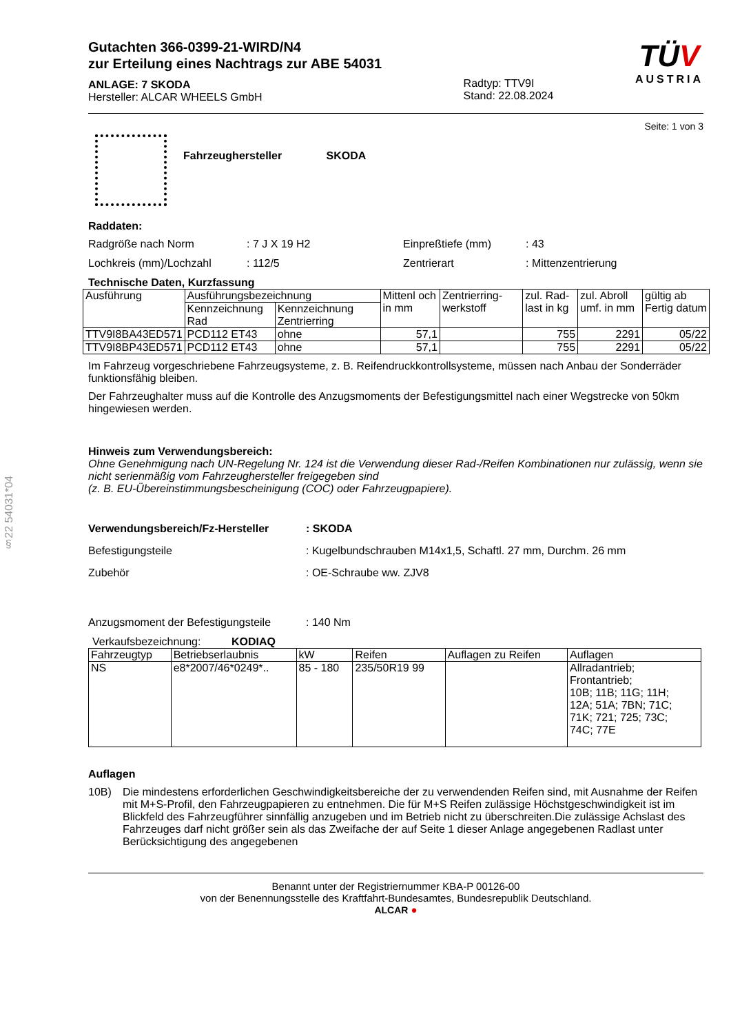§22 54031*04
Gutachten 366-0399-21-WIRD/N4
zur Erteilung eines Nachtrags zur ABE 54031
ANLAGE: 7 SKODA
Hersteller: ALCAR WHEELS GmbH
Radtyp: TTV9I
Stand: 22.08.2024
TÜV
AUSTRIA
Seite: 1 von 3
Fahrzeughersteller SKODA
Raddaten:
Radgröße nach Norm: 7 J X 19 H2 Einpreßtiefe (mm): 43
Lochkreis (mm)/Lochzahl: 112/5 Zentrierart: Mittenzentrierung
Technische Daten, Kurzfassung
| Ausführung | Ausführungsbezeichnung | | Mittenl och in mm | Zentrierring-werkstoff | zul. Rad-last in kg | zul. Abroll umf. in mm | gültig ab Fertig datum |
| --- | --- | --- | --- | --- | --- | --- | --- |
| | Kennzeichnung Rad | Kennzeichnung Zentrierring | | | | | |
| TTV9I8BA43ED571 | PCD112 ET43 | ohne | 57,1 | | 755 | 2291 | 05/22 |
| TTV9I8BP43ED571 | PCD112 ET43 | ohne | 57,1 | | 755 | 2291 | 05/22 |
Im Fahrzeug vorgeschriebene Fahrzeugsysteme, z. B. Reifendruckkontrollsysteme, müssen nach Anbau der Sonderräder funktionsfähig bleiben.
Der Fahrzeughalter muss auf die Kontrolle des Anzugsmoments der Befestigungsmittel nach einer Wegstrecke von 50km hingewiesen werden.
Hinweis zum Verwendungsbereich:
Ohne Genehmigung nach UN-Regelung Nr. 124 ist die Verwendung dieser Rad-/Reifen Kombinationen nur zulässig, wenn sie nicht serienmäßig vom Fahrzeughersteller freigegeben sind
(z. B. EU-Übereinstimmungsbescheinigung (COC) oder Fahrzeugpapiere).
Verwendungsbereich/Fz-Hersteller: SKODA
Befestigungsteile: Kugelbundschrauben M14x1,5, Schaftl. 27 mm, Durchm. 26 mm
Zubehör: OE-Schraube ww. ZJV8
Anzugsmoment der Befestigungsteile: 140 Nm
Verkaufsbezeichnung: KODIAQ
| Fahrzeugtyp | Betriebserlaubnis | kW | Reifen | Auflagen zu Reifen | Auflagen |
| --- | --- | --- | --- | --- | --- |
| NS | e8*2007/46*0249*.. | 85 - 180 | 235/50R19 99 | | Allradantrieb; Frontantrieb; 10B; 11B; 11G; 11H; 12A; 51A; 7BN; 71C; 71K; 721; 725; 73C; 74C; 77E |
Auflagen
10B) Die mindestens erforderlichen Geschwindigkeitsbereiche der zu verwendenden Reifen sind, mit Ausnahme der Reifen mit M+S-Profil, den Fahrzeugpapieren zu entnehmen. Die für M+S Reifen zulässige Höchstgeschwindigkeit ist im Blickfeld des Fahrzeugführer sinnfällig anzugeben und im Betrieb nicht zu überschreiten.Die zulässige Achslast des Fahrzeuges darf nicht größer sein als das Zweifache der auf Seite 1 dieser Anlage angegebenen Radlast unter Berücksichtigung des angegebenen
Benannt unter der Registriernummer KBA-P 00126-00
von der Benennungsstelle des Kraftfahrt-Bundesamtes, Bundesrepublik Deutschland.
ALCAR ●